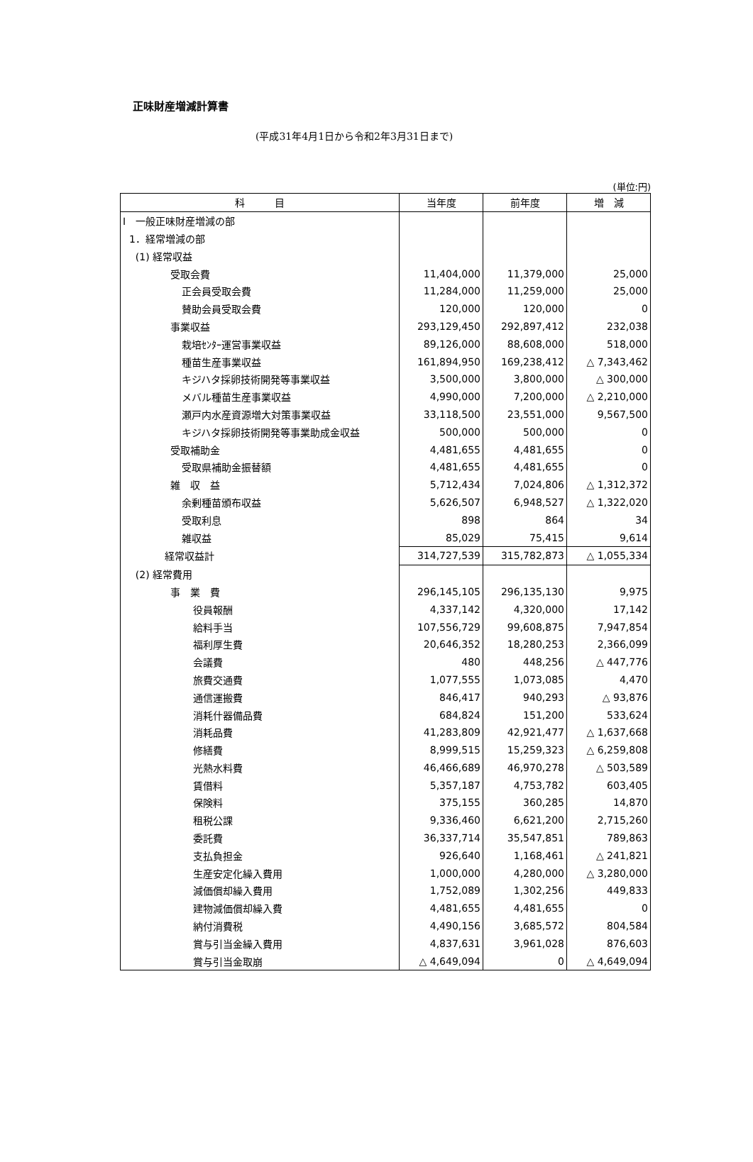正味財産増減計算書
(平成31年4月1日から令和2年3月31日まで)
(単位:円)
| 科 目 | 当年度 | 前年度 | 増 減 |
| --- | --- | --- | --- |
| Ⅰ 一般正味財産増減の部 | | | |
| 1．経常増減の部 | | | |
| (1) 経常収益 | | | |
| 受取会費 | 11,404,000 | 11,379,000 | 25,000 |
| 正会員受取会費 | 11,284,000 | 11,259,000 | 25,000 |
| 賛助会員受取会費 | 120,000 | 120,000 | 0 |
| 事業収益 | 293,129,450 | 292,897,412 | 232,038 |
| 栽培ｾﾝﾀｰ運営事業収益 | 89,126,000 | 88,608,000 | 518,000 |
| 種苗生産事業収益 | 161,894,950 | 169,238,412 | △ 7,343,462 |
| キジハタ採卵技術開発等事業収益 | 3,500,000 | 3,800,000 | △ 300,000 |
| メバル種苗生産事業収益 | 4,990,000 | 7,200,000 | △ 2,210,000 |
| 瀬戸内水産資源増大対策事業収益 | 33,118,500 | 23,551,000 | 9,567,500 |
| キジハタ採卵技術開発等事業助成金収益 | 500,000 | 500,000 | 0 |
| 受取補助金 | 4,481,655 | 4,481,655 | 0 |
| 受取県補助金振替額 | 4,481,655 | 4,481,655 | 0 |
| 雑 収 益 | 5,712,434 | 7,024,806 | △ 1,312,372 |
| 余剰種苗頒布収益 | 5,626,507 | 6,948,527 | △ 1,322,020 |
| 受取利息 | 898 | 864 | 34 |
| 雑収益 | 85,029 | 75,415 | 9,614 |
| 経常収益計 | 314,727,539 | 315,782,873 | △ 1,055,334 |
| (2) 経常費用 | | | |
| 事 業 費 | 296,145,105 | 296,135,130 | 9,975 |
| 役員報酬 | 4,337,142 | 4,320,000 | 17,142 |
| 給料手当 | 107,556,729 | 99,608,875 | 7,947,854 |
| 福利厚生費 | 20,646,352 | 18,280,253 | 2,366,099 |
| 会議費 | 480 | 448,256 | △ 447,776 |
| 旅費交通費 | 1,077,555 | 1,073,085 | 4,470 |
| 通信運搬費 | 846,417 | 940,293 | △ 93,876 |
| 消耗什器備品費 | 684,824 | 151,200 | 533,624 |
| 消耗品費 | 41,283,809 | 42,921,477 | △ 1,637,668 |
| 修繕費 | 8,999,515 | 15,259,323 | △ 6,259,808 |
| 光熱水料費 | 46,466,689 | 46,970,278 | △ 503,589 |
| 賃借料 | 5,357,187 | 4,753,782 | 603,405 |
| 保険料 | 375,155 | 360,285 | 14,870 |
| 租税公課 | 9,336,460 | 6,621,200 | 2,715,260 |
| 委託費 | 36,337,714 | 35,547,851 | 789,863 |
| 支払負担金 | 926,640 | 1,168,461 | △ 241,821 |
| 生産安定化繰入費用 | 1,000,000 | 4,280,000 | △ 3,280,000 |
| 減価償却繰入費用 | 1,752,089 | 1,302,256 | 449,833 |
| 建物減価償却繰入費 | 4,481,655 | 4,481,655 | 0 |
| 納付消費税 | 4,490,156 | 3,685,572 | 804,584 |
| 賞与引当金繰入費用 | 4,837,631 | 3,961,028 | 876,603 |
| 賞与引当金取崩 | △ 4,649,094 | 0 | △ 4,649,094 |